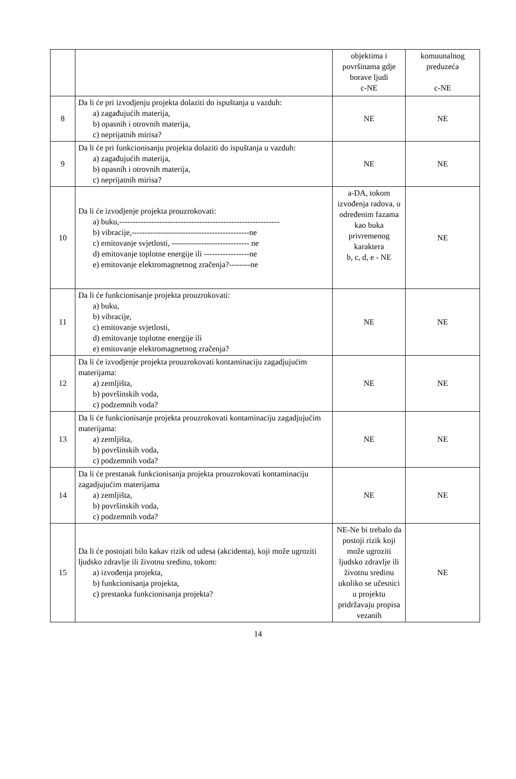| | | objektima i površinama gdje borave ljudi c-NE | komuunalnog preduzeća c-NE |
| 8 | Da li će pri izvodjenju projekta dolaziti do ispuštanja u vazduh: a) zagađujućih materija, b) opasnih i otrovnih materija, c) neprijatnih mirisa? | NE | NE |
| 9 | Da li će pri funkcionisanju projekta dolaziti do ispuštanja u vazduh: a) zagađujućih materija, b) opasnih i otrovnih materija, c) neprijatnih mirisa? | NE | NE |
| 10 | Da li će izvodjenje projekta prouzrokovati: a) buku,------------------------------------------------------------ b) vibracije,--------------------------------------------ne c) emitovanje svjetlosti, ----------------------------- ne d) emitovanje toplotne energije ili -----------------ne e) emitovanje elektromagnetnog zračenja?--------ne | a-DA, tokom izvođenja radova, u određenim fazama kao buka privremenog karaktera b, c, d, e - NE | NE |
| 11 | Da li će funkcionisanje projekta prouzrokovati: a) buku, b) vibracije, c) emitovanje svjetlosti, d) emitovanje toplotne energije ili e) emitovanje elektromagnetnog zračenja? | NE | NE |
| 12 | Da li će izvodjenje projekta prouzrokovati kontaminaciju zagadjujućim materijama: a) zemljišta, b) površinskih voda, c) podzemnih voda? | NE | NE |
| 13 | Da li će funkcionisanje projekta prouzrokovati kontaminaciju zagadjujućim materijama: a) zemljišta, b) površinskih voda, c) podzemnih voda? | NE | NE |
| 14 | Da li će prestanak funkcionisanja projekta prouzrokovati kontaminaciju zagadjujućim materijama a) zemljišta, b) površinskih voda, c) podzemnih voda? | NE | NE |
| 15 | Da li će postojati bilo kakav rizik od udesa (akcidenta), koji može ugroziti ljudsko zdravlje ili životnu sredinu, tokom: a) izvođenja projekta, b) funkcionisanja projekta, c) prestanka funkcionisanja projekta? | NE-Ne bi trebalo da postoji rizik koji može ugroziti ljudsko zdravlje ili životnu sredinu ukoliko se učesnici u projektu pridržavaju propisa vezanih | NE |
14